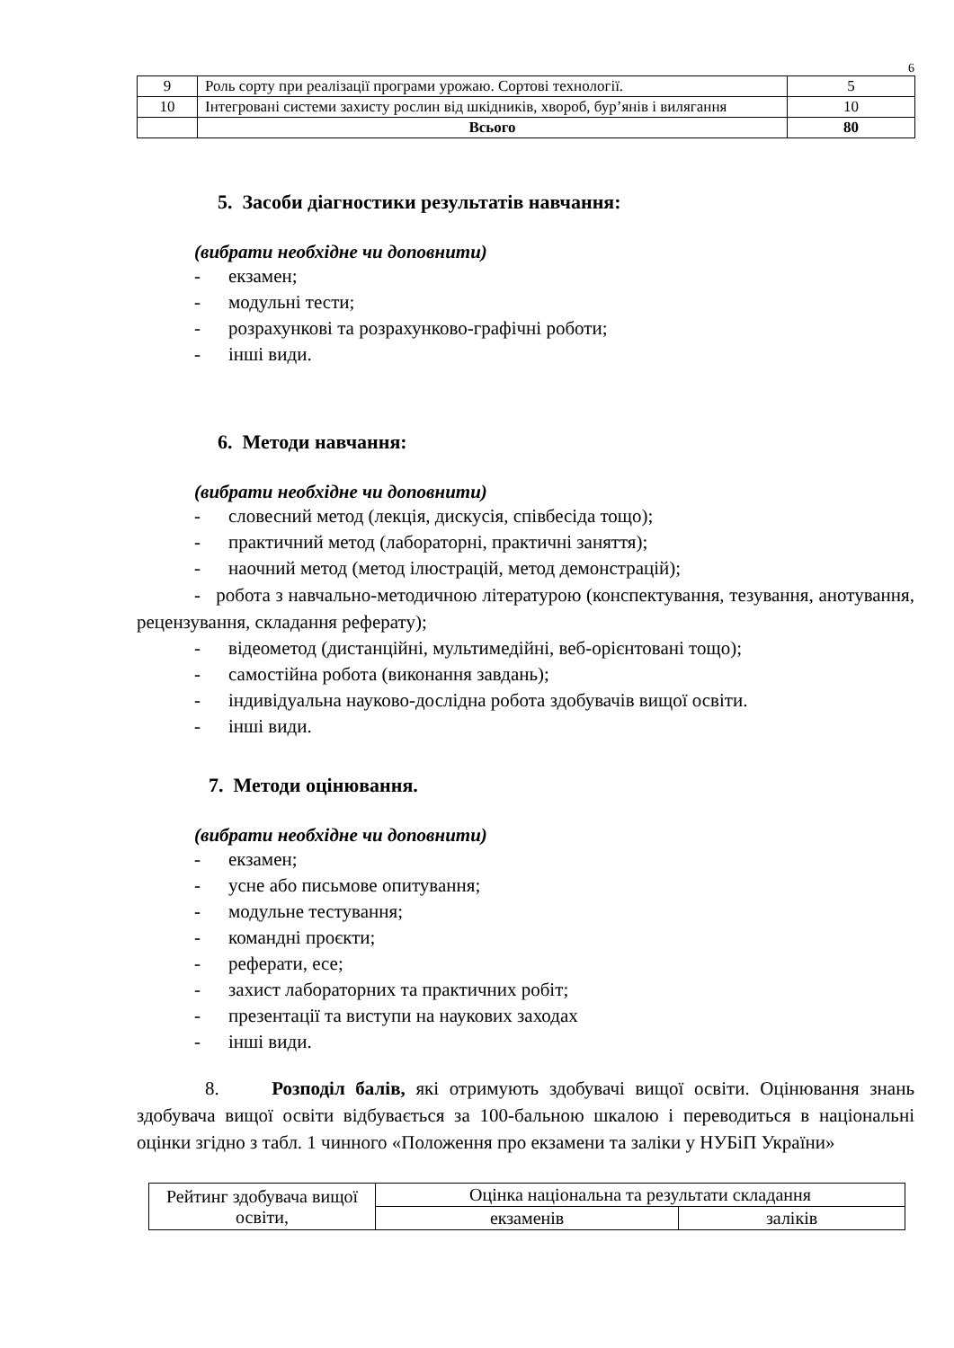6
| 9 | Роль сорту при реалізації програми урожаю. Сортові технології. | 5 |
| 10 | Інтегровані системи захисту рослин від шкідників, хвороб, бур’янів і вилягання | 10 |
| | Всього | 80 |
5. Засоби діагностики результатів навчання:
(вибрати необхідне чи доповнити)
- екзамен;
- модульні тести;
- розрахункові та розрахунково-графічні роботи;
- інші види.
6. Методи навчання:
(вибрати необхідне чи доповнити)
- словесний метод (лекція, дискусія, співбесіда тощо);
- практичний метод (лабораторні, практичні заняття);
- наочний метод (метод ілюстрацій, метод демонстрацій);
- робота з навчально-методичною літературою (конспектування, тезування, анотування, рецензування, складання реферату);
- відеометод (дистанційні, мультимедійні, веб-орієнтовані тощо);
- самостійна робота (виконання завдань);
- індивідуальна науково-дослідна робота здобувачів вищої освіти.
- інші види.
7. Методи оцінювання.
(вибрати необхідне чи доповнити)
- екзамен;
- усне або письмове опитування;
- модульне тестування;
- командні проєкти;
- реферати, есе;
- захист лабораторних та практичних робіт;
- презентації та виступи на наукових заходах
- інші види.
8. Розподіл балів, які отримують здобувачі вищої освіти. Оцінювання знань здобувача вищої освіти відбувається за 100-бальною шкалою і переводиться в національні оцінки згідно з табл. 1 чинного «Положення про екзамени та заліки у НУБіП України»
| Рейтинг здобувача вищої освіти, | Оцінка національна та результати складання | |
| | екзаменів | заліків |